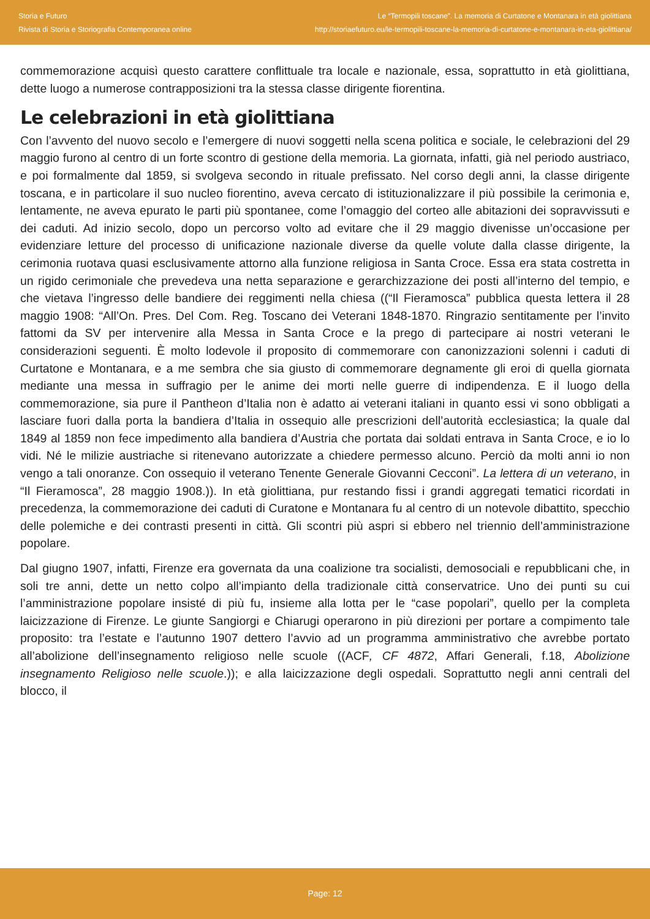Storia e Futuro
Rivista di Storia e Storiografia Contemporanea online
Le “Termopili toscane”. La memoria di Curtatone e Montanara in età giolittiana
http://storiaefuturo.eu/le-termopili-toscane-la-memoria-di-curtatone-e-montanara-in-eta-giolittiana/
commemorazione acquisì questo carattere conflittuale tra locale e nazionale, essa, soprattutto in età giolittiana, dette luogo a numerose contrapposizioni tra la stessa classe dirigente fiorentina.
Le celebrazioni in età giolittiana
Con l’avvento del nuovo secolo e l’emergere di nuovi soggetti nella scena politica e sociale, le celebrazioni del 29 maggio furono al centro di un forte scontro di gestione della memoria. La giornata, infatti, già nel periodo austriaco, e poi formalmente dal 1859, si svolgeva secondo in rituale prefissato. Nel corso degli anni, la classe dirigente toscana, e in particolare il suo nucleo fiorentino, aveva cercato di istituzionalizzare il più possibile la cerimonia e, lentamente, ne aveva epurato le parti più spontanee, come l’omaggio del corteo alle abitazioni dei sopravvissuti e dei caduti. Ad inizio secolo, dopo un percorso volto ad evitare che il 29 maggio divenisse un’occasione per evidenziare letture del processo di unificazione nazionale diverse da quelle volute dalla classe dirigente, la cerimonia ruotava quasi esclusivamente attorno alla funzione religiosa in Santa Croce. Essa era stata costretta in un rigido cerimoniale che prevedeva una netta separazione e gerarchizzazione dei posti all’interno del tempio, e che vietava l’ingresso delle bandiere dei reggimenti nella chiesa ((“Il Fieramosca” pubblica questa lettera il 28 maggio 1908: “All’On. Pres. Del Com. Reg. Toscano dei Veterani 1848-1870. Ringrazio sentitamente per l’invito fattomi da SV per intervenire alla Messa in Santa Croce e la prego di partecipare ai nostri veterani le considerazioni seguenti. È molto lodevole il proposito di commemorare con canonizzazioni solenni i caduti di Curtatone e Montanara, e a me sembra che sia giusto di commemorare degnamente gli eroi di quella giornata mediante una messa in suffragio per le anime dei morti nelle guerre di indipendenza. E il luogo della commemorazione, sia pure il Pantheon d’Italia non è adatto ai veterani italiani in quanto essi vi sono obbligati a lasciare fuori dalla porta la bandiera d’Italia in ossequio alle prescrizioni dell’autorità ecclesiastica; la quale dal 1849 al 1859 non fece impedimento alla bandiera d’Austria che portata dai soldati entrava in Santa Croce, e io lo vidi. Né le milizie austriache si ritenevano autorizzate a chiedere permesso alcuno. Perciò da molti anni io non vengo a tali onoranze. Con ossequio il veterano Tenente Generale Giovanni Cecconi”. La lettera di un veterano, in “Il Fieramosca”, 28 maggio 1908.)). In età giolittiana, pur restando fissi i grandi aggregati tematici ricordati in precedenza, la commemorazione dei caduti di Curatone e Montanara fu al centro di un notevole dibattito, specchio delle polemiche e dei contrasti presenti in città. Gli scontri più aspri si ebbero nel triennio dell’amministrazione popolare.
Dal giugno 1907, infatti, Firenze era governata da una coalizione tra socialisti, demosociali e repubblicani che, in soli tre anni, dette un netto colpo all’impianto della tradizionale città conservatrice. Uno dei punti su cui l’amministrazione popolare insisté di più fu, insieme alla lotta per le “case popolari”, quello per la completa laicizzazione di Firenze. Le giunte Sangiorgi e Chiarugi operarono in più direzioni per portare a compimento tale proposito: tra l’estate e l’autunno 1907 dettero l’avvio ad un programma amministrativo che avrebbe portato all’abolizione dell’insegnamento religioso nelle scuole ((ACF, CF 4872, Affari Generali, f.18, Abolizione insegnamento Religioso nelle scuole.)); e alla laicizzazione degli ospedali. Soprattutto negli anni centrali del blocco, il
Page: 12